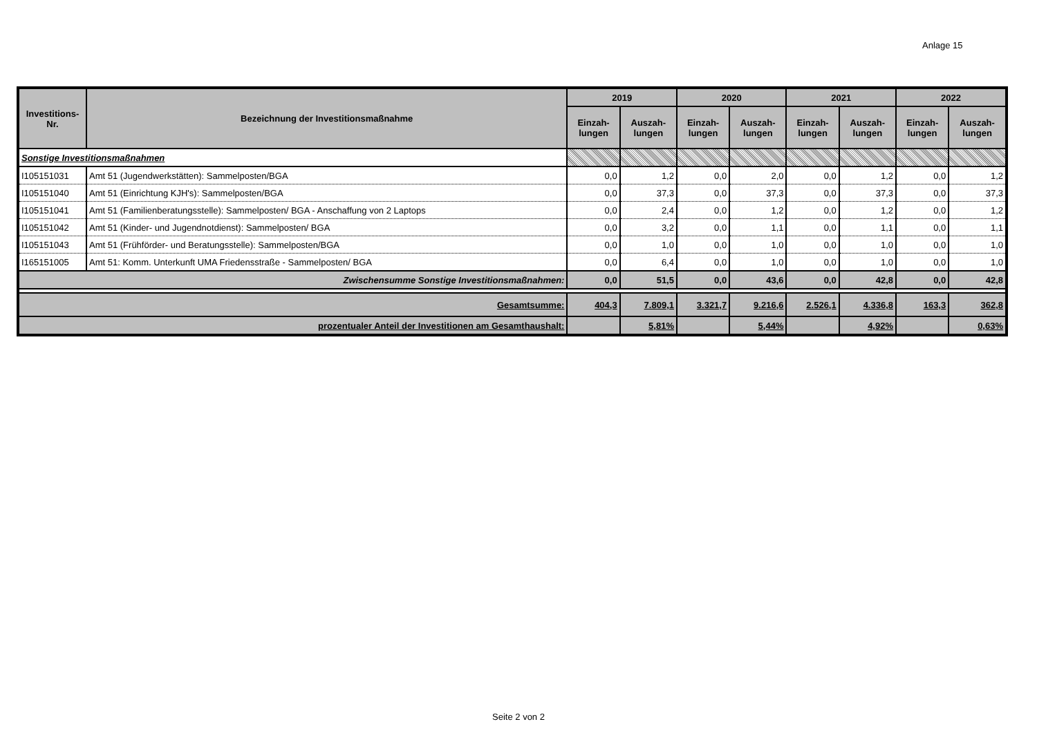Anlage 15
| Investitions- Nr. | Bezeichnung der Investitionsmaßnahme | 2019 | | 2020 | | 2021 | | 2022 | |
| --- | --- | --- | --- | --- | --- | --- | --- | --- | --- |
| | | Einzah- lungen | Auszah- lungen | Einzah- lungen | Auszah- lungen | Einzah- lungen | Auszah- lungen | Einzah- lungen | Auszah- lungen |
| Sonstige Investitionsmaßnahmen | | | | | | | | | |
| I105151031 | Amt 51 (Jugendwerkstätten): Sammelposten/BGA | 0,0 | 1,2 | 0,0 | 2,0 | 0,0 | 1,2 | 0,0 | 1,2 |
| I105151040 | Amt 51 (Einrichtung KJH's): Sammelposten/BGA | 0,0 | 37,3 | 0,0 | 37,3 | 0,0 | 37,3 | 0,0 | 37,3 |
| I105151041 | Amt 51 (Familienberatungsstelle): Sammelposten/ BGA - Anschaffung von 2 Laptops | 0,0 | 2,4 | 0,0 | 1,2 | 0,0 | 1,2 | 0,0 | 1,2 |
| I105151042 | Amt 51 (Kinder- und Jugendnotdienst): Sammelposten/ BGA | 0,0 | 3,2 | 0,0 | 1,1 | 0,0 | 1,1 | 0,0 | 1,1 |
| I105151043 | Amt 51 (Frühförder- und Beratungsstelle): Sammelposten/BGA | 0,0 | 1,0 | 0,0 | 1,0 | 0,0 | 1,0 | 0,0 | 1,0 |
| I165151005 | Amt 51: Komm. Unterkunft UMA Friedensstraße - Sammelposten/ BGA | 0,0 | 6,4 | 0,0 | 1,0 | 0,0 | 1,0 | 0,0 | 1,0 |
| Zwischensumme Sonstige Investitionsmaßnahmen: | | 0,0 | 51,5 | 0,0 | 43,6 | 0,0 | 42,8 | 0,0 | 42,8 |
| Gesamtsumme: | | 404,3 | 7.809,1 | 3.321,7 | 9.216,6 | 2.526,1 | 4.336,8 | 163,3 | 362,8 |
| prozentualer Anteil der Investitionen am Gesamthaushalt: | | | 5,81% | | 5,44% | | 4,92% | | 0,63% |
Seite 2 von 2